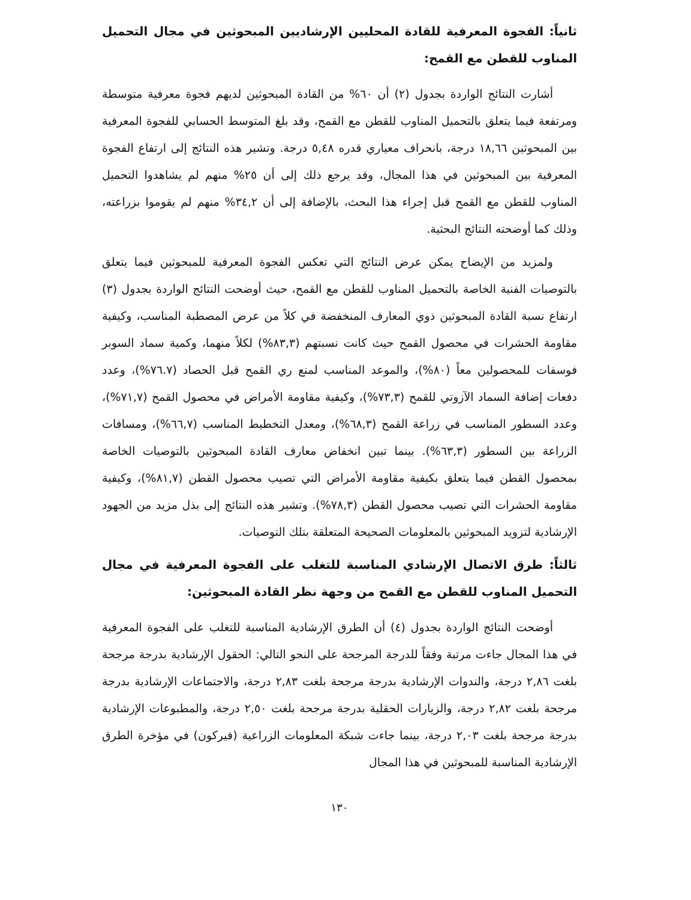ثانياً: الفجوة المعرفية للقادة المحليين الإرشاديين المبحوثين في مجال التحميل المناوب للقطن مع القمح:
أشارت النتائج الواردة بجدول (٢) أن ٦٠% من القادة المبحوثين لديهم فجوة معرفية متوسطة ومرتفعة فيما يتعلق بالتحميل المناوب للقطن مع القمح، وقد بلغ المتوسط الحسابي للفجوة المعرفية بين المبحوثين ١٨,٦٦ درجة، بانحراف معياري قدره ٥,٤٨ درجة. وتشير هذه النتائج إلى ارتفاع الفجوة المعرفية بين المبحوثين في هذا المجال، وقد يرجع ذلك إلى أن ٢٥% منهم لم يشاهدوا التحميل المناوب للقطن مع القمح قبل إجراء هذا البحث، بالإضافة إلى أن ٣٤,٢% منهم لم يقوموا بزراعته، وذلك كما أوضحته النتائج البحثية.
ولمزيد من الإيضاح يمكن عرض النتائج التي تعكس الفجوة المعرفية للمبحوثين فيما يتعلق بالتوصيات الفنية الخاصة بالتحميل المناوب للقطن مع القمح، حيث أوضحت النتائج الواردة بجدول (٣) ارتفاع نسبة القادة المبحوثين ذوي المعارف المنخفضة في كلاً من عرض المصطبة المناسب، وكيفية مقاومة الحشرات في محصول القمح حيث كانت نسبتهم (٨٣,٣%) لكلاً منهما، وكمية سماد السوبر فوسفات للمحصولين معاً (٨٠%)، والموعد المناسب لمنع ري القمح قبل الحصاد (٧٦.٧%)، وعدد دفعات إضافة السماد الآزوتي للقمح (٧٣,٣%)، وكيفية مقاومة الأمراض في محصول القمح (٧١,٧%)، وعدد السطور المناسب في زراعة القمح (٦٨,٣%)، ومعدل التخطيط المناسب (٦٦,٧%)، ومسافات الزراعة بين السطور (٦٣,٣%). بينما تبين انخفاض معارف القادة المبحوثين بالتوصيات الخاصة بمحصول القطن فيما يتعلق بكيفية مقاومة الأمراض التي تصيب محصول القطن (٨١,٧%)، وكيفية مقاومة الحشرات التي تصيب محصول القطن (٧٨,٣%). وتشير هذه النتائج إلى بذل مزيد من الجهود الإرشادية لتزويد المبحوثين بالمعلومات الصحيحة المتعلقة بتلك التوصيات.
ثالثاً: طرق الاتصال الإرشادي المناسبة للتغلب على الفجوة المعرفية في مجال التحميل المناوب للقطن مع القمح من وجهة نظر القادة المبحوثين:
أوضحت النتائج الواردة بجدول (٤) أن الطرق الإرشادية المناسبة للتغلب على الفجوة المعرفية في هذا المجال جاءت مرتبة وفقاً للدرجة المرجحة على النحو التالي: الحقول الإرشادية بدرجة مرجحة بلغت ٢,٨٦ درجة، والندوات الإرشادية بدرجة مرجحة بلغت ٢,٨٣ درجة، والاجتماعات الإرشادية بدرجة مرجحة بلغت ٢,٨٢ درجة، والزيارات الحقلية بدرجة مرجحة بلغت ٢,٥٠ درجة، والمطبوعات الإرشادية بدرجة مرجحة بلغت ٢,٠٣ درجة، بينما جاءت شبكة المعلومات الزراعية (فيركون) في مؤخرة الطرق الإرشادية المناسبة للمبحوثين في هذا المجال
١٣٠